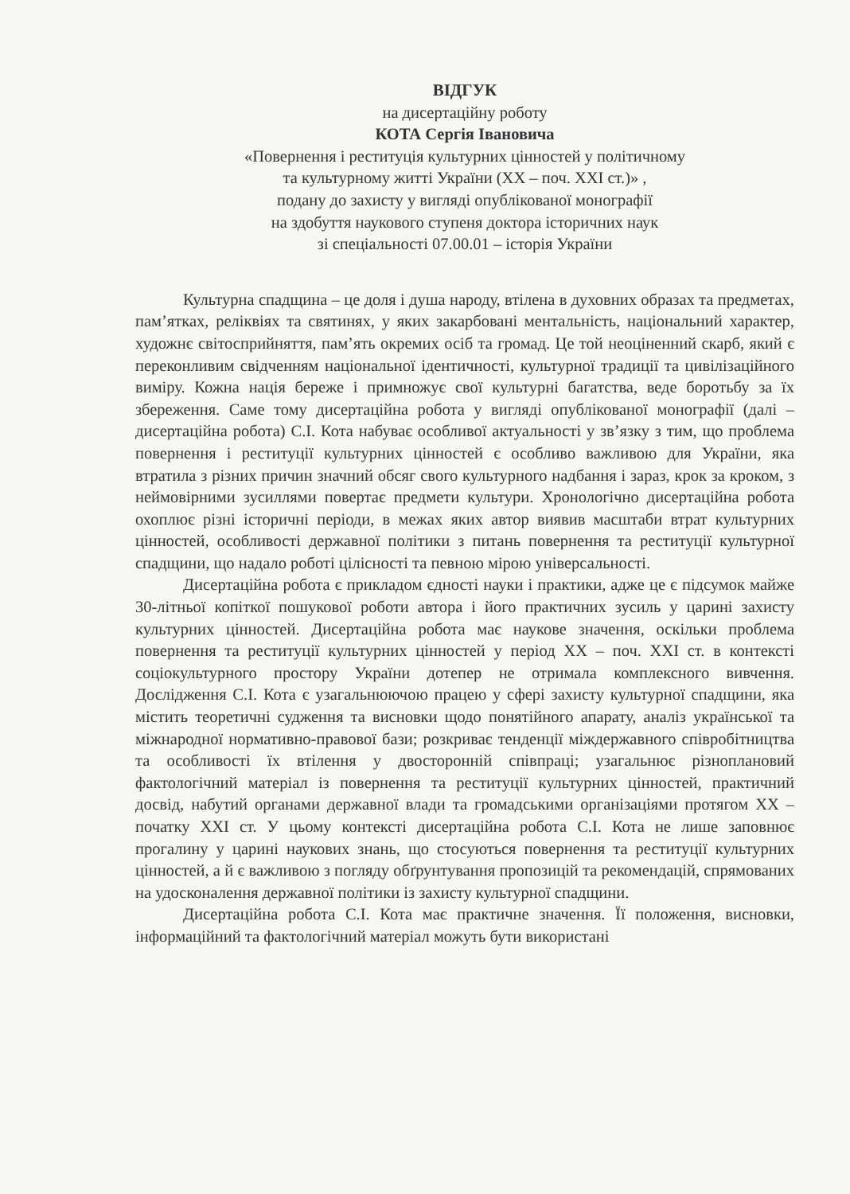ВІДГУК
на дисертаційну роботу
КОТА Сергія Івановича
«Повернення і реституція культурних цінностей у політичному
та культурному житті України (ХХ – поч. ХХІ ст.)» ,
подану до захисту у вигляді опублікованої монографії
на здобуття наукового ступеня доктора історичних наук
зі спеціальності 07.00.01 – історія України
Культурна спадщина – це доля і душа народу, втілена в духовних образах та предметах, пам’ятках, реліквіях та святинях, у яких закарбовані ментальність, національний характер, художнє світосприйняття, пам’ять окремих осіб та громад. Це той неоціненний скарб, який є переконливим свідченням національної ідентичності, культурної традиції та цивілізаційного виміру. Кожна нація береже і примножує свої культурні багатства, веде боротьбу за їх збереження. Саме тому дисертаційна робота у вигляді опублікованої монографії (далі – дисертаційна робота) С.І. Кота набуває особливої актуальності у зв’язку з тим, що проблема повернення і реституції культурних цінностей є особливо важливою для України, яка втратила з різних причин значний обсяг свого культурного надбання і зараз, крок за кроком, з неймовірними зусиллями повертає предмети культури. Хронологічно дисертаційна робота охоплює різні історичні періоди, в межах яких автор виявив масштаби втрат культурних цінностей, особливості державної політики з питань повернення та реституції культурної спадщини, що надало роботі цілісності та певною мірою універсальності.
Дисертаційна робота є прикладом єдності науки і практики, адже це є підсумок майже 30-літньої копіткої пошукової роботи автора і його практичних зусиль у царині захисту культурних цінностей. Дисертаційна робота має наукове значення, оскільки проблема повернення та реституції культурних цінностей у період ХХ – поч. ХХІ ст. в контексті соціокультурного простору України дотепер не отримала комплексного вивчення. Дослідження С.І. Кота є узагальнюючою працею у сфері захисту культурної спадщини, яка містить теоретичні судження та висновки щодо понятійного апарату, аналіз української та міжнародної нормативно-правової бази; розкриває тенденції міждержавного співробітництва та особливості їх втілення у двосторонній співпраці; узагальнює різноплановий фактологічний матеріал із повернення та реституції культурних цінностей, практичний досвід, набутий органами державної влади та громадськими організаціями протягом ХХ – початку ХХІ ст. У цьому контексті дисертаційна робота С.І. Кота не лише заповнює прогалину у царині наукових знань, що стосуються повернення та реституції культурних цінностей, а й є важливою з погляду обґрунтування пропозицій та рекомендацій, спрямованих на удосконалення державної політики із захисту культурної спадщини.
Дисертаційна робота С.І. Кота має практичне значення. Її положення, висновки, інформаційний та фактологічний матеріал можуть бути використані